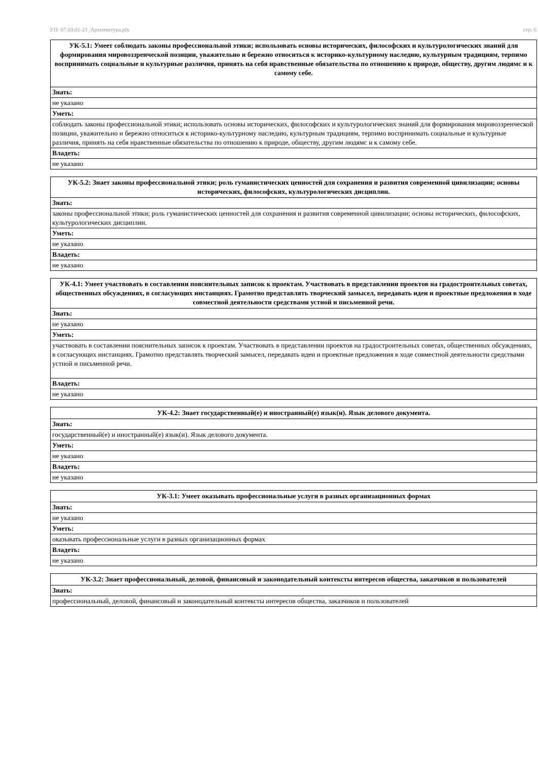УП: 07.03.01-21_Архитектура.plx стр. 6
| УК-5.1: Умеет соблюдать законы профессиональной этики; использовать основы исторических, философских и культурологических знаний для формирования мировоззренческой позиции, уважительно и бережно относиться к историко-культурному наследию, культурным традициям, терпимо воспринимать социальные и культурные различия, принять на себя нравственные обязательства по отношению к природе, обществу, другим людямс и к самому себе. |
| Знать: |
| не указано |
| Уметь: |
| соблюдать законы профессиональной этики; использовать основы исторических, философских и культурологических знаний для формирования мировоззренческой позиции, уважительно и бережно относиться к историко-культурному наследию, культурным традициям, терпимо воспринимать социальные и культурные различия, принять на себя нравственные обязательства по отношению к природе, обществу, другим людямс и к самому себе. |
| Владеть: |
| не указано |
| УК-5.2: Знает законы профессиональной этики; роль гуманистических ценностей для сохранения и развития современной цивилизации; основы исторических, философских, культурологических дисциплин. |
| Знать: |
| законы профессиональной этики; роль гуманистических ценностей для сохранения и развития современной цивилизации; основы исторических, философских, культурологических дисциплин. |
| Уметь: |
| не указано |
| Владеть: |
| не указано |
| УК-4.1: Умеет участвовать в составлении пояснительных записок к проектам. Участвовать в представлении проектов на градостроительных советах, общественных обсуждениях, в согласующих инстанциях. Грамотно представлять творческий замысел, передавать идеи и проектные предложения в ходе совместной деятельности средствами устной и письменной речи. |
| Знать: |
| не указано |
| Уметь: |
| участвовать в составлении пояснительных записок к проектам. Участвовать в представлении проектов на градостроительных советах, общественных обсуждениях, в согласующих инстанциях. Грамотно представлять творческий замысел, передавать идеи и проектные предложения в ходе совместной деятельности средствами устной и письменной речи. |
| Владеть: |
| не указано |
| УК-4.2: Знает государственный(е) и иностранный(е) язык(и). Язык делового документа. |
| Знать: |
| государственный(е) и иностранный(е) язык(и). Язык делового документа. |
| Уметь: |
| не указано |
| Владеть: |
| не указано |
| УК-3.1: Умеет оказывать профессиональные услуги в разных организационных формах |
| Знать: |
| не указано |
| Уметь: |
| оказывать профессиональные услуги в разных организационных формах |
| Владеть: |
| не указано |
| УК-3.2: Знает профессиональный, деловой, финансовый и законодательный контексты интересов общества, заказчиков и пользователей |
| Знать: |
| профессиональный, деловой, финансовый и законодательный контексты интересов общества, заказчиков и пользователей |